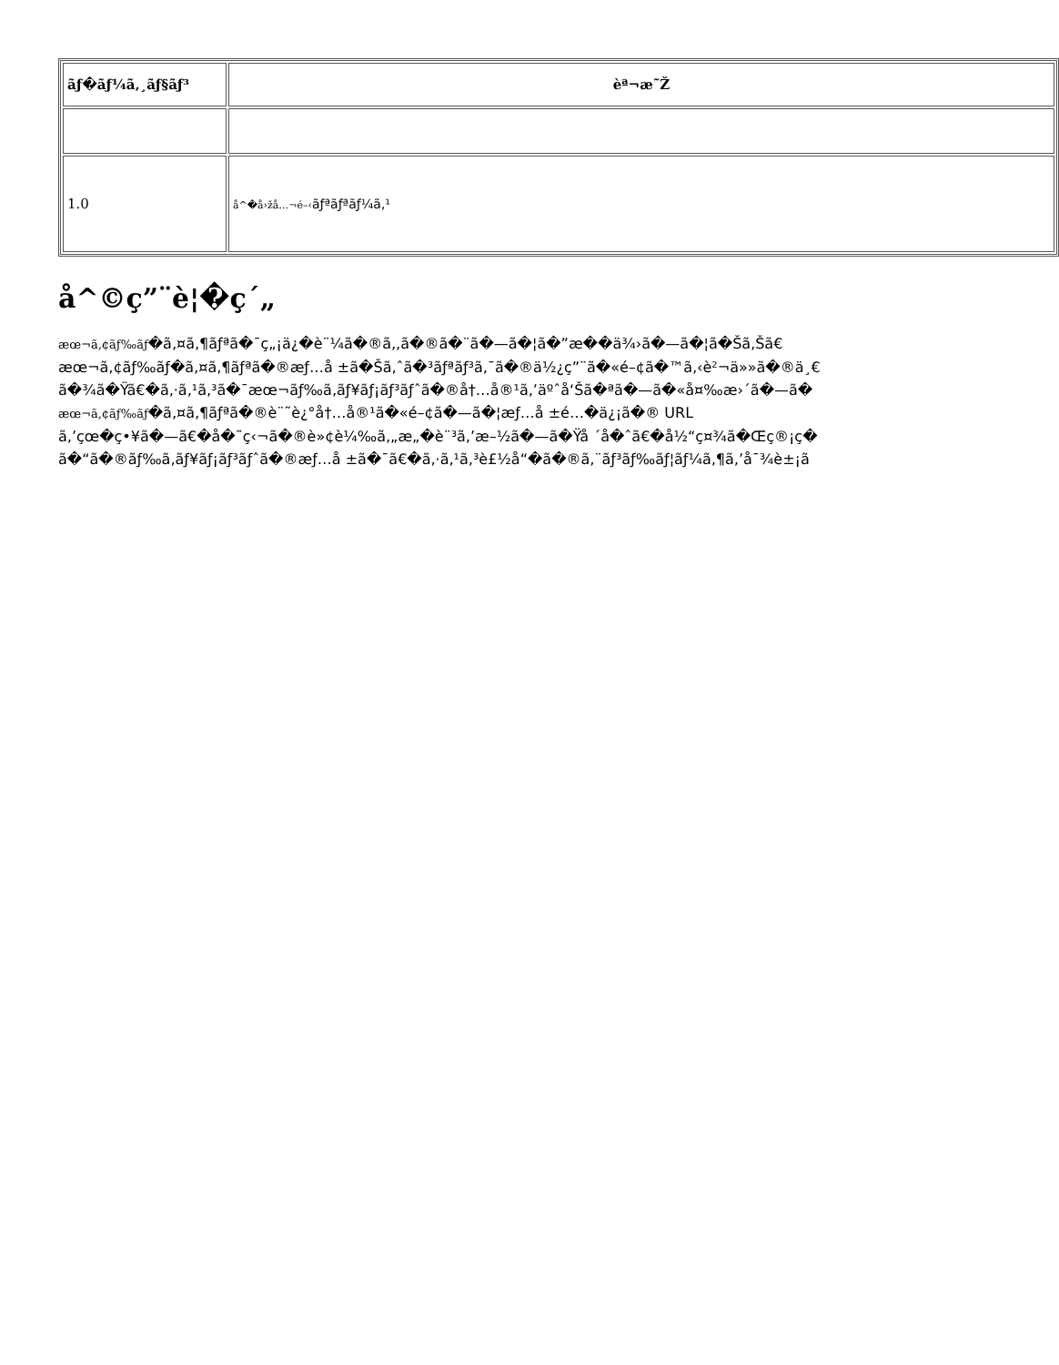| ãƒ�ãƒ¼ã‚¸ãƒ§ãƒ³ | èª¬æ˜Ž |
| --- | --- |
| 1.0 | å^�å›žå…¬é–‹ ãƒªãƒªãƒ¼ã‚¹ |
å^©ç”¨è¦�ç´„
æœ¬ã‚¢ãƒ‰ãƒ�ã‚¤ã‚¶ãƒªã�¯ç„¡ä¿�è¨¼ã�®ã‚‚ã�®ã�¨ã�—ã�¦ã�”æ��ä¾›ã�—ã�¦ã�Šã‚Šã€
æœ¬ã‚¢ãƒ‰ãƒ�ã‚¤ã‚¶ãƒªã�®æƒ…å ±ã�Šã‚ˆã�³ãƒªãƒ³ã‚¯ã�®ä½¿ç”¨ã�«é–¢ã�™ã‚‹è²¬ä»»ã�®ä¸€
ã�¾ã�Ÿã€�ã‚·ã‚¹ã‚³ã�¯æœ¬ãƒ‰ã‚­ãƒ¥ãƒ¡ãƒ³ãƒˆã�®å†…å®¹ã‚’äºˆå‘Šã�ªã�—ã�«å¤‰æ›´ã�—ã�
æœ¬ã‚¢ãƒ‰ãƒ�ã‚¤ã‚¶ãƒªã�®è¨˜è¿°å†…å®¹ã�«é–¢ã�—ã�¦æƒ…å ±é…�ä¿¡ã�® URL
ã‚’çœ�ç•¥ã�—ã€�å�˜ç‹¬ã�®è»¢è¼‰ã‚„æ„�è¨³ã‚’æ–½ã�—ã�Ÿå ´å�ˆã€�å½“ç¤¾ã�Œç®¡ç�
ã�“ã�®ãƒ‰ã‚­ãƒ¥ãƒ¡ãƒ³ãƒˆã�®æƒ…å ±ã�¯ã€�ã‚·ã‚¹ã‚³è£½å“�ã�®ã‚¨ãƒ³ãƒ‰ãƒ¦ãƒ¼ã‚¶ã‚’å¯¾è±¡ã